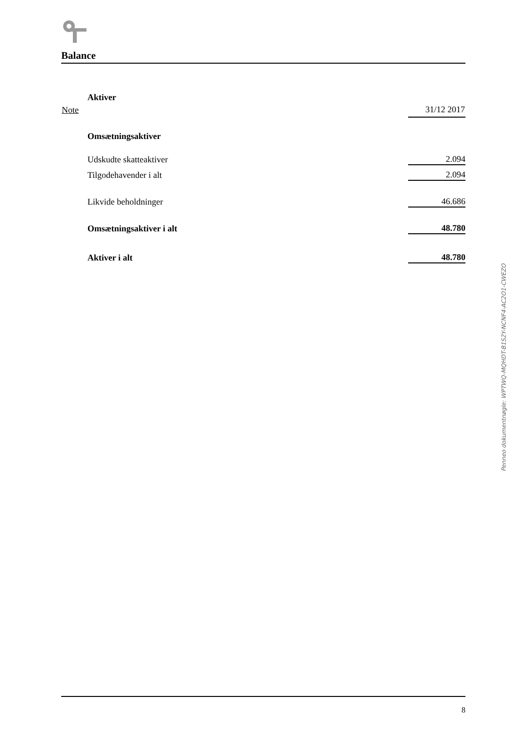Balance
| | Aktiver | |
| Note | | 31/12 2017 |
| | Omsætningsaktiver | |
| | Udskudte skatteaktiver | 2.094 |
| | Tilgodehavender i alt | 2.094 |
| | Likvide beholdninger | 46.686 |
| | Omsætningsaktiver i alt | 48.780 |
| | Aktiver i alt | 48.780 |
8
Penneo dokumentnøgle: WPTWQ-MQHDT-B1S2Y-NCNF4-AC2O1-CWEZO